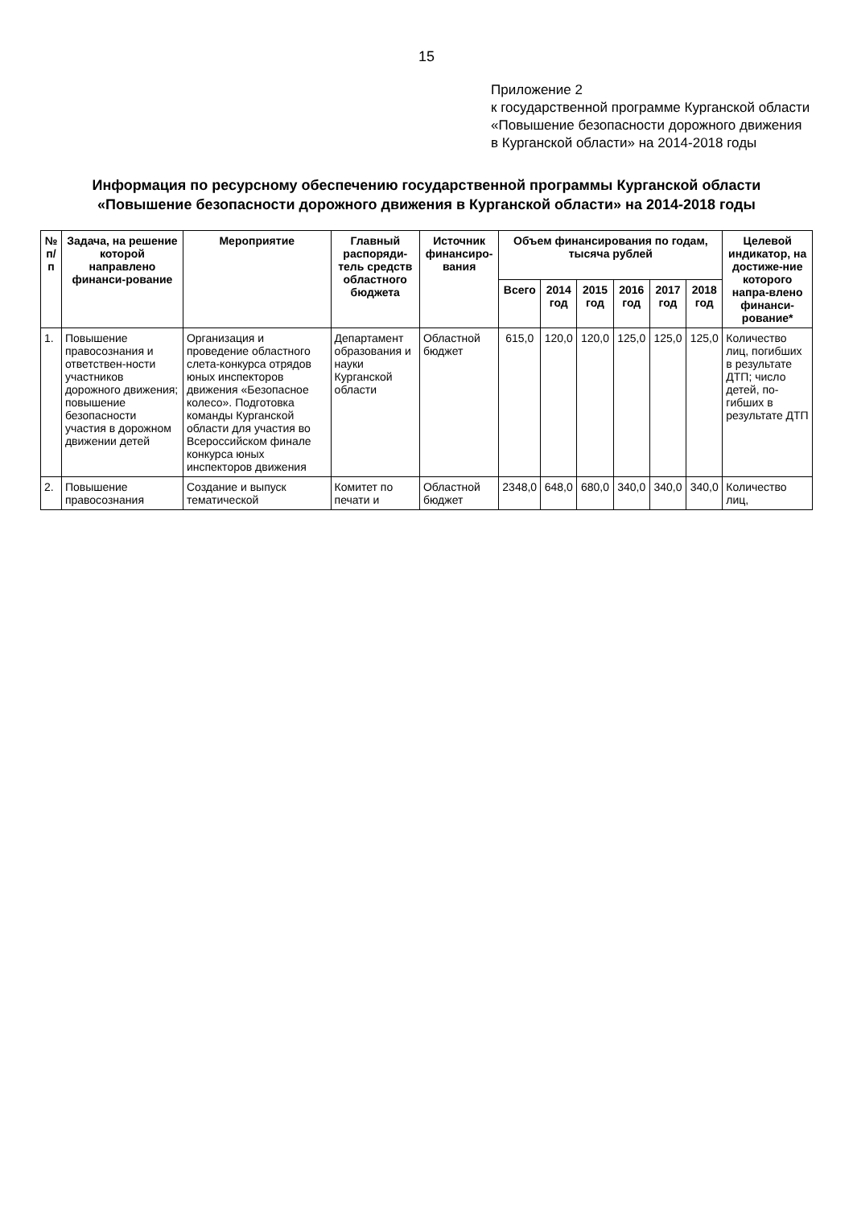15
Приложение 2
к государственной программе Курганской области «Повышение безопасности дорожного движения в Курганской области» на 2014-2018 годы
Информация по ресурсному обеспечению государственной программы Курганской области
«Повышение безопасности дорожного движения в Курганской области» на 2014-2018 годы
| № п/п | Задача, на решение которой направлено финанси-рование | Мероприятие | Главный распоряди-тель средств областного бюджета | Источник финансиро-вания | Объем финансирования по годам, тысяча рублей | | | | | | Целевой индикатор, на достиже-ние которого напра-влено финанси-рование* |
| --- | --- | --- | --- | --- | --- | --- | --- | --- | --- | --- | --- |
| | | | | | Всего | 2014 год | 2015 год | 2016 год | 2017 год | 2018 год | |
| 1. | Повышение правосознания и ответствен-ности участников дорожного движения; повышение безопасности участия в дорожном движении детей | Организация и проведение областного слета-конкурса отрядов юных инспекторов движения «Безопасное колесо». Подготовка команды Курганской области для участия во Всероссийском финале конкурса юных инспекторов движения | Департамент образования и науки Курганской области | Областной бюджет | 615,0 | 120,0 | 120,0 | 125,0 | 125,0 | 125,0 | Количество лиц, погибших в результате ДТП; число детей, по-гибших в результате ДТП |
| 2. | Повышение правосознания | Создание и выпуск тематической | Комитет по печати и | Областной бюджет | 2348,0 | 648,0 | 680,0 | 340,0 | 340,0 | 340,0 | Количество лиц, |